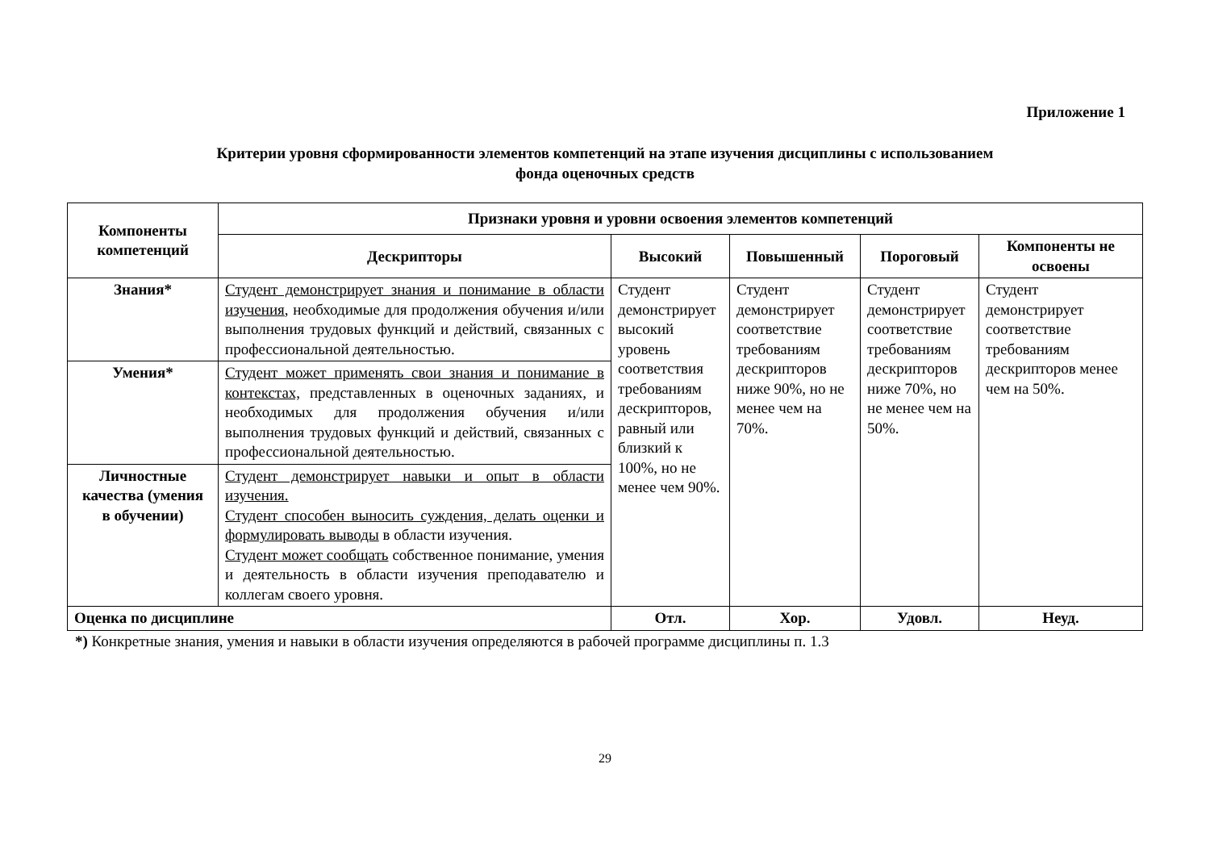Приложение 1
Критерии уровня сформированности элементов компетенций на этапе изучения дисциплины с использованием
фонда оценочных средств
| Компоненты компетенций | Признаки уровня и уровни освоения элементов компетенций | | | | |
| --- | --- | --- | --- | --- | --- |
| | Дескрипторы | Высокий | Повышенный | Пороговый | Компоненты не освоены |
| Знания* | Студент демонстрирует знания и понимание в области изучения , необходимые для продолжения обучения и/или выполнения трудовых функций и действий, связанных с профессиональной деятельностью. | Студент демонстрирует высокий уровень соответствия требованиям дескрипторов, равный или близкий к 100%, но не менее чем 90%. | Студент демонстрирует соответствие требованиям дескрипторов ниже 90%, но не менее чем на 70%. | Студент демонстрирует соответствие требованиям дескрипторов ниже 70%, но не менее чем на 50%. | Студент демонстрирует соответствие требованиям дескрипторов менее чем на 50%. |
| Умения* | Студент может применять свои знания и понимание в контекстах, представленных в оценочных заданиях, и необходимых для продолжения обучения и/или выполнения трудовых функций и действий, связанных с профессиональной деятельностью. | | | | |
| Личностные качества (умения в обучении) | Студент демонстрирует навыки и опыт в области изучения. Студент способен выносить суждения, делать оценки и формулировать выводы в области изучения. Студент может сообщать собственное понимание, умения и деятельность в области изучения преподавателю и коллегам своего уровня. | | | | |
| Оценка по дисциплине | | Отл. | Хор. | Удовл. | Неуд. |
*) Конкретные знания, умения и навыки в области изучения определяются в рабочей программе дисциплины п. 1.3
29